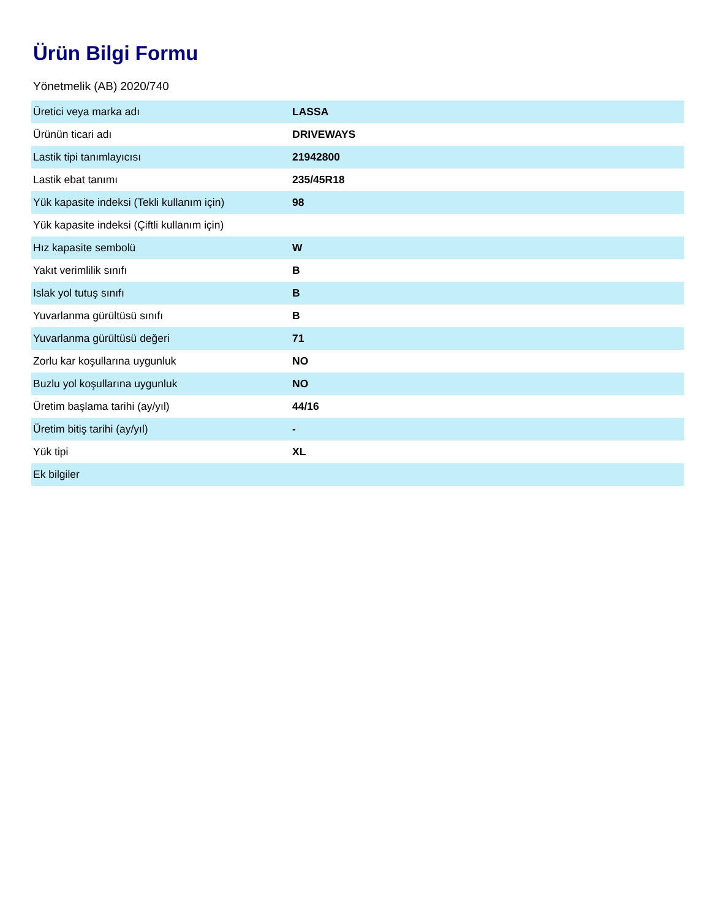Ürün Bilgi Formu
Yönetmelik (AB) 2020/740
| Üretici veya marka adı | LASSA |
| Ürünün ticari adı | DRIVEWAYS |
| Lastik tipi tanımlayıcısı | 21942800 |
| Lastik ebat tanımı | 235/45R18 |
| Yük kapasite indeksi (Tekli kullanım için) | 98 |
| Yük kapasite indeksi (Çiftli kullanım için) | |
| Hız kapasite sembolü | W |
| Yakıt verimlilik sınıfı | B |
| Islak yol tutuş sınıfı | B |
| Yuvarlanma gürültüsü sınıfı | B |
| Yuvarlanma gürültüsü değeri | 71 |
| Zorlu kar koşullarına uygunluk | NO |
| Buzlu yol koşullarına uygunluk | NO |
| Üretim başlama tarihi (ay/yıl) | 44/16 |
| Üretim bitiş tarihi (ay/yıl) | - |
| Yük tipi | XL |
| Ek bilgiler | |